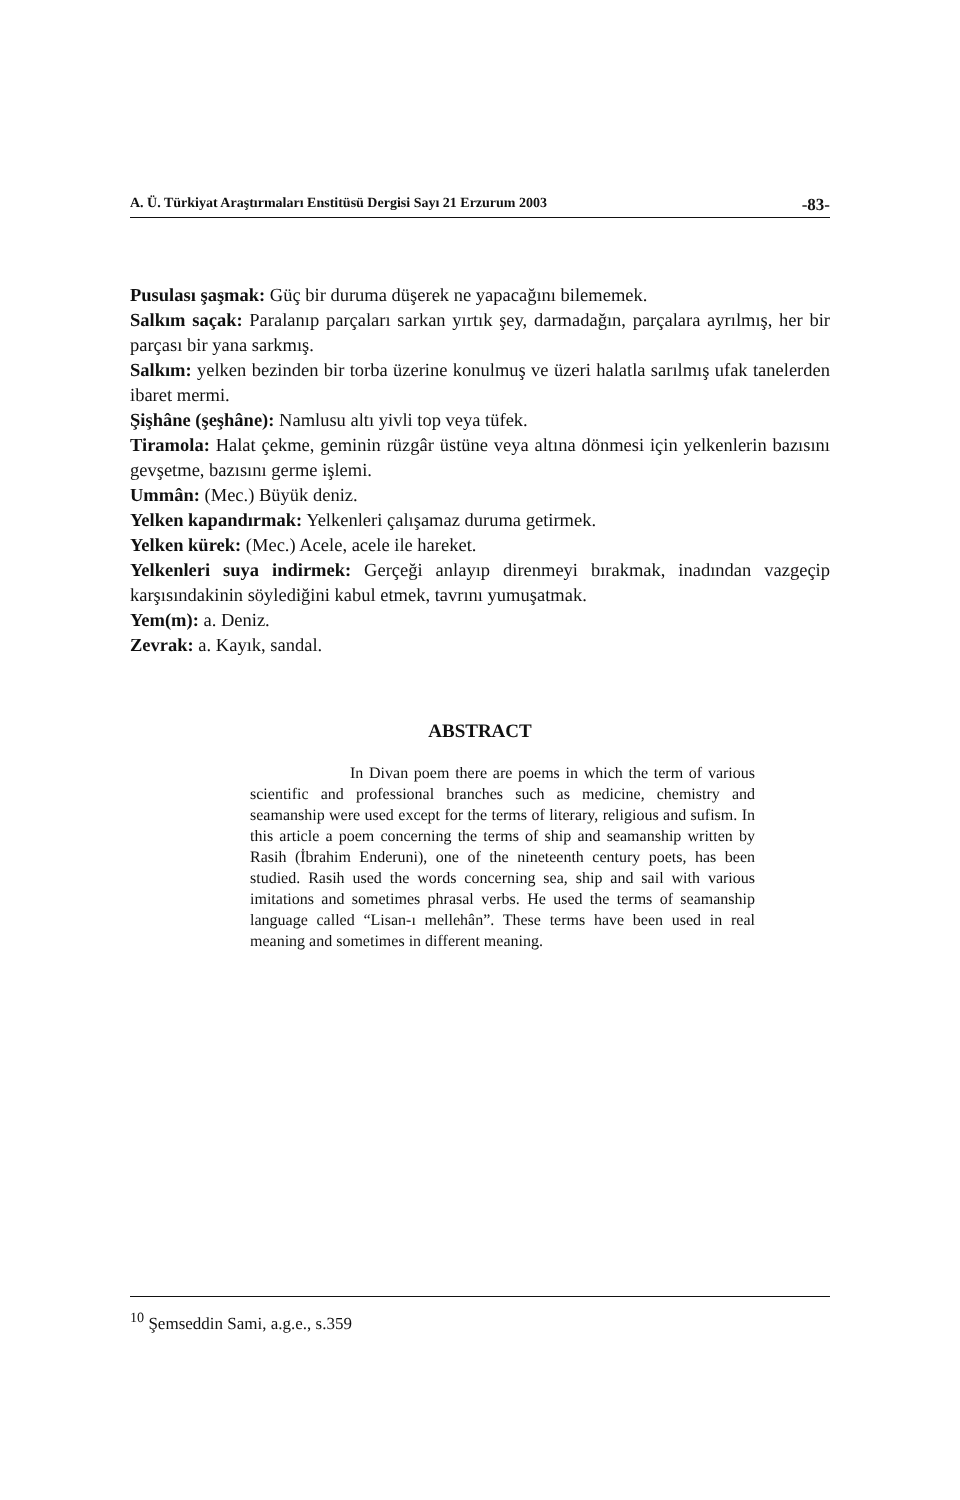A. Ü. Türkiyat Araştırmaları Enstitüsü Dergisi Sayı 21 Erzurum 2003 -83-
Pusulası şaşmak: Güç bir duruma düşerek ne yapacağını bilememek.
Salkım saçak: Paralanıp parçaları sarkan yırtık şey, darmadağın, parçalara ayrılmış, her bir parçası bir yana sarkmış.
Salkım: yelken bezinden bir torba üzerine konulmuş ve üzeri halatla sarılmış ufak tanelerden ibaret mermi.
Şişhâne (şeşhâne): Namlusu altı yivli top veya tüfek.
Tiramola: Halat çekme, geminin rüzgâr üstüne veya altına dönmesi için yelkenlerin bazısını gevşetme, bazısını germe işlemi.
Ummân: (Mec.) Büyük deniz.
Yelken kapandırmak: Yelkenleri çalışamaz duruma getirmek.
Yelken kürek: (Mec.) Acele, acele ile hareket.
Yelkenleri suya indirmek: Gerçeği anlayıp direnmeyi bırakmak, inadından vazgeçip karşısındakinin söylediğini kabul etmek, tavrını yumuşatmak.
Yem(m): a. Deniz.
Zevrak: a. Kayık, sandal.
ABSTRACT
In Divan poem there are poems in which the term of various scientific and professional branches such as medicine, chemistry and seamanship were used except for the terms of literary, religious and sufism. In this article a poem concerning the terms of ship and seamanship written by Rasih (İbrahim Enderuni), one of the nineteenth century poets, has been studied. Rasih used the words concerning sea, ship and sail with various imitations and sometimes phrasal verbs. He used the terms of seamanship language called “Lisan-ı mellehân”. These terms have been used in real meaning and sometimes in different meaning.
<sup>10</sup> Şemseddin Sami, a.g.e., s.359